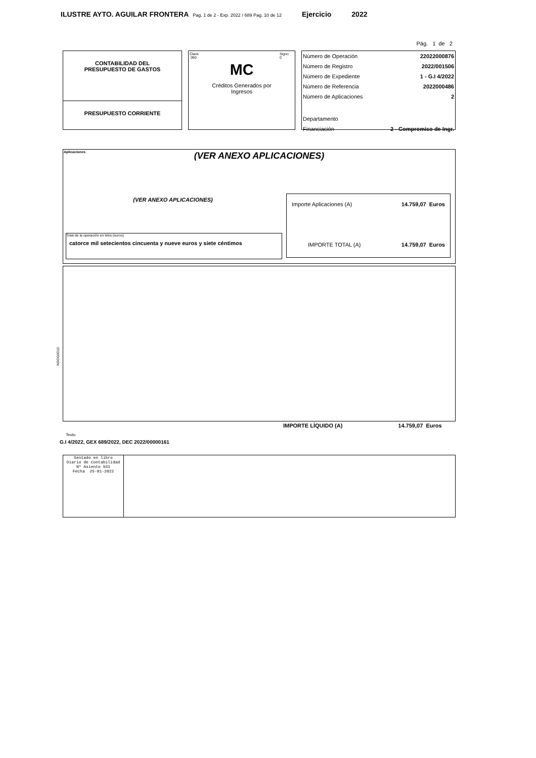ILUSTRE AYTO. AGUILAR FRONTERA Pag. 1 de 2 - Exp. 2022 / 689 Pag. 10 de 12 Ejercicio 2022
Pág. 1 de 2
CONTABILIDAD DEL
PRESUPUESTO DE GASTOS
PRESUPUESTO CORRIENTE
Clave
060 Signo
0
MC
Créditos Generados por
Ingresos
| Número de Operación | 22022000876 |
| Número de Registro | 2022/001506 |
| Número de Expediente | 1 - G.I 4/2022 |
| Número de Referencia | 2022000486 |
| Número de Aplicaciones | 2 |
| Departamento | |
| Financiación | 2 - Compromiso de Ingr. |
Aplicaciones
(VER ANEXO APLICACIONES)
(VER ANEXO APLICACIONES)
Total de la operación en letra (euros)
catorce mil setecientos cincuenta y nueve euros y siete céntimos
| Importe Aplicaciones (A) | 14.759,07 Euros |
| IMPORTE TOTAL (A) | 14.759,07 Euros |
NSOG0010
IMPORTE LÍQUIDO (A) 14.759,07 Euros
Texto
G.I 4/2022, GEX 689/2022, DEC 2022/00000161
Sentado en libro
Diario de Contabilidad
Nº Asiento 931
Fecha 25-01-2022